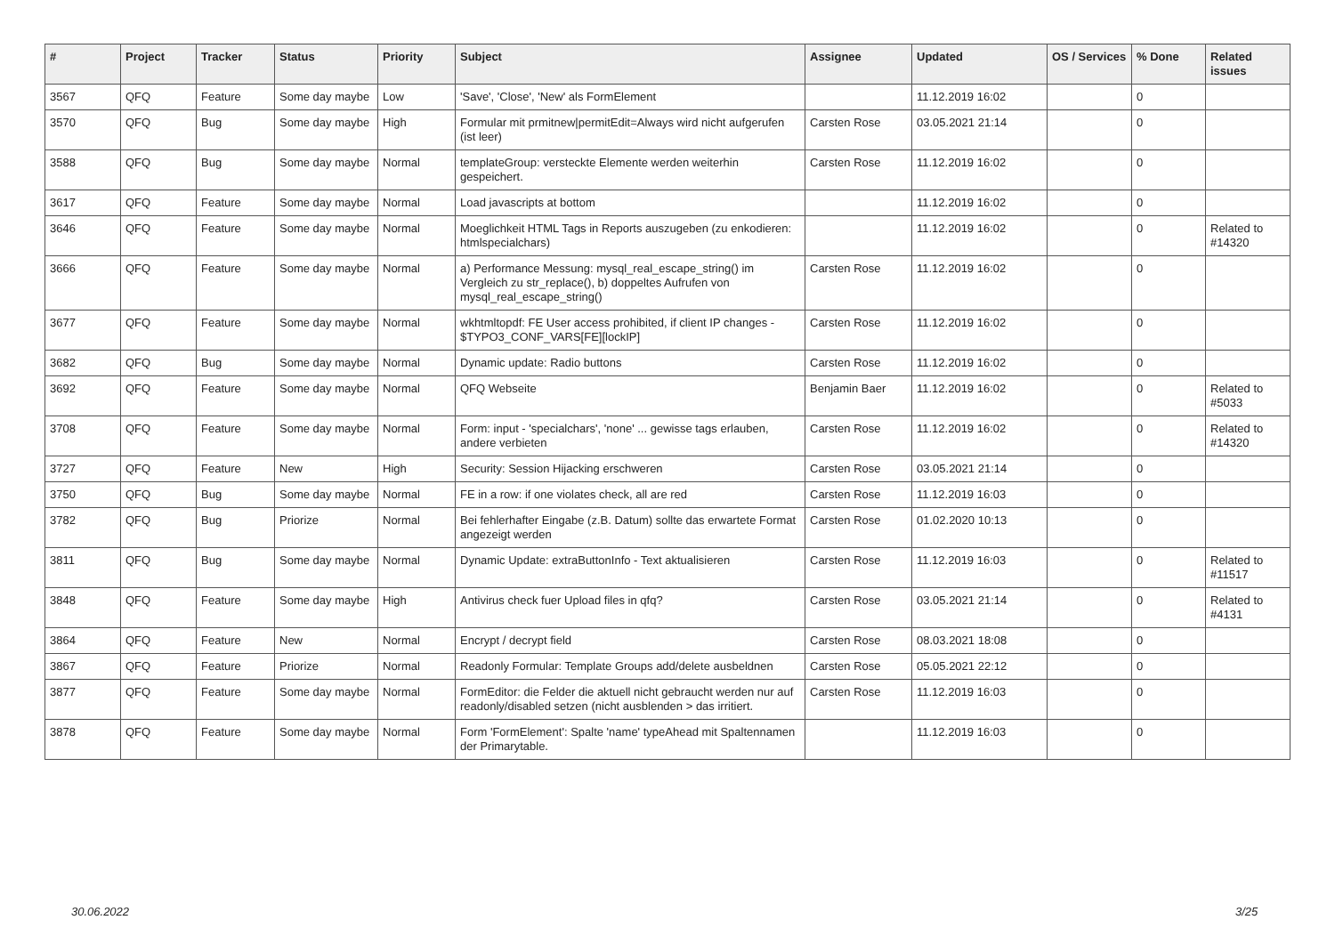| # | Project | Tracker | Status | Priority | Subject | Assignee | Updated | OS / Services | % Done | Related issues |
| --- | --- | --- | --- | --- | --- | --- | --- | --- | --- | --- |
| 3567 | QFQ | Feature | Some day maybe | Low | 'Save', 'Close', 'New' als FormElement | | 11.12.2019 16:02 | | 0 | |
| 3570 | QFQ | Bug | Some day maybe | High | Formular mit prmitnew/permitEdit=Always wird nicht aufgerufen (ist leer) | Carsten Rose | 03.05.2021 21:14 | | 0 | |
| 3588 | QFQ | Bug | Some day maybe | Normal | templateGroup: versteckte Elemente werden weiterhin gespeichert. | Carsten Rose | 11.12.2019 16:02 | | 0 | |
| 3617 | QFQ | Feature | Some day maybe | Normal | Load javascripts at bottom | | 11.12.2019 16:02 | | 0 | |
| 3646 | QFQ | Feature | Some day maybe | Normal | Moeglichkeit HTML Tags in Reports auszugeben (zu enkodieren: htmlspecialchars) | | 11.12.2019 16:02 | | 0 | Related to #14320 |
| 3666 | QFQ | Feature | Some day maybe | Normal | a) Performance Messung: mysql_real_escape_string() im Vergleich zu str_replace(), b) doppeltes Aufrufen von mysql_real_escape_string() | Carsten Rose | 11.12.2019 16:02 | | 0 | |
| 3677 | QFQ | Feature | Some day maybe | Normal | wkhtmltopdf: FE User access prohibited, if client IP changes - $TYPO3_CONF_VARS[FE][lockIP] | Carsten Rose | 11.12.2019 16:02 | | 0 | |
| 3682 | QFQ | Bug | Some day maybe | Normal | Dynamic update: Radio buttons | Carsten Rose | 11.12.2019 16:02 | | 0 | |
| 3692 | QFQ | Feature | Some day maybe | Normal | QFQ Webseite | Benjamin Baer | 11.12.2019 16:02 | | 0 | Related to #5033 |
| 3708 | QFQ | Feature | Some day maybe | Normal | Form: input - 'specialchars', 'none' ... gewisse tags erlauben, andere verbieten | Carsten Rose | 11.12.2019 16:02 | | 0 | Related to #14320 |
| 3727 | QFQ | Feature | New | High | Security: Session Hijacking erschweren | Carsten Rose | 03.05.2021 21:14 | | 0 | |
| 3750 | QFQ | Bug | Some day maybe | Normal | FE in a row: if one violates check, all are red | Carsten Rose | 11.12.2019 16:03 | | 0 | |
| 3782 | QFQ | Bug | Priorize | Normal | Bei fehlerhafter Eingabe (z.B. Datum) sollte das erwartete Format angezeigt werden | Carsten Rose | 01.02.2020 10:13 | | 0 | |
| 3811 | QFQ | Bug | Some day maybe | Normal | Dynamic Update: extraButtonInfo - Text aktualisieren | Carsten Rose | 11.12.2019 16:03 | | 0 | Related to #11517 |
| 3848 | QFQ | Feature | Some day maybe | High | Antivirus check fuer Upload files in qfq? | Carsten Rose | 03.05.2021 21:14 | | 0 | Related to #4131 |
| 3864 | QFQ | Feature | New | Normal | Encrypt / decrypt field | Carsten Rose | 08.03.2021 18:08 | | 0 | |
| 3867 | QFQ | Feature | Priorize | Normal | Readonly Formular: Template Groups add/delete ausbeldnen | Carsten Rose | 05.05.2021 22:12 | | 0 | |
| 3877 | QFQ | Feature | Some day maybe | Normal | FormEditor: die Felder die aktuell nicht gebraucht werden nur auf readonly/disabled setzen (nicht ausblenden > das irritiert. | Carsten Rose | 11.12.2019 16:03 | | 0 | |
| 3878 | QFQ | Feature | Some day maybe | Normal | Form 'FormElement': Spalte 'name' typeAhead mit Spaltennamen der Primarytable. | | 11.12.2019 16:03 | | 0 | |
30.06.2022 3/25